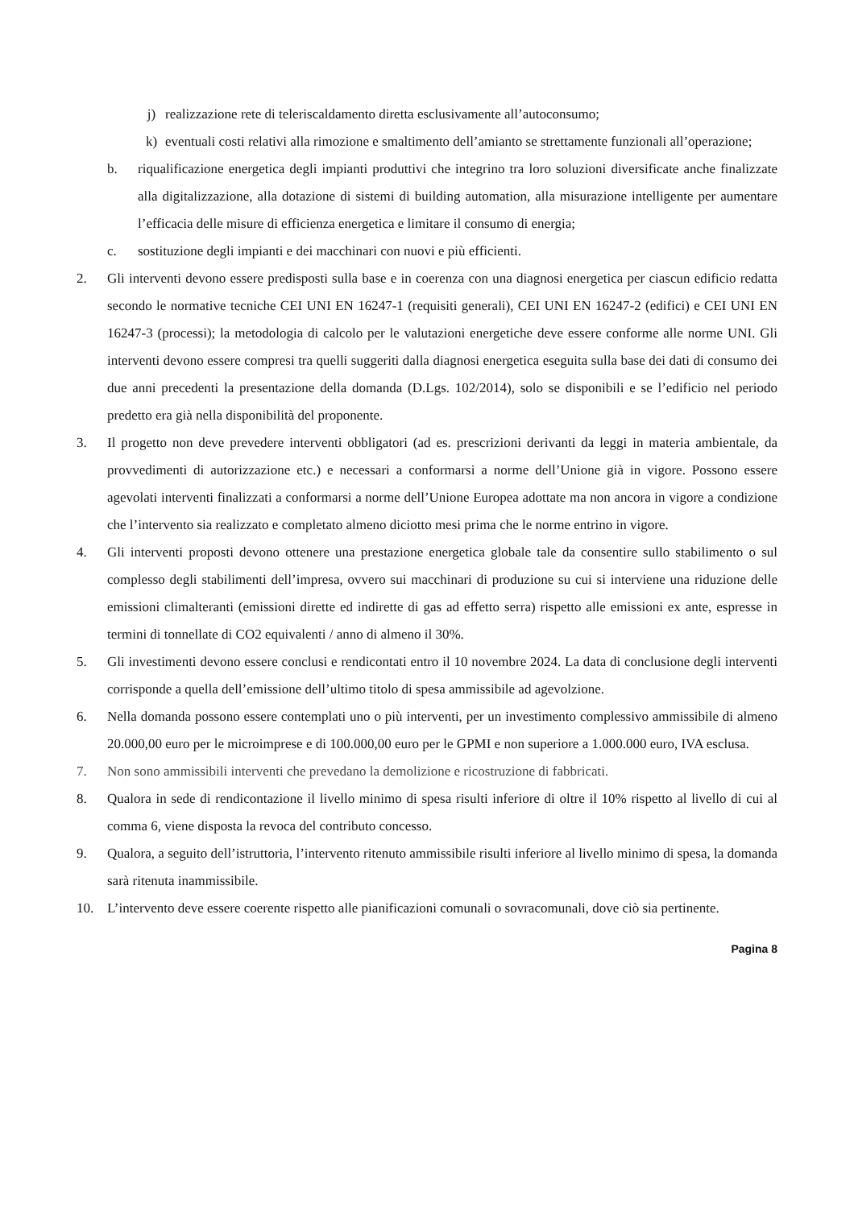j) realizzazione rete di teleriscaldamento diretta esclusivamente all’autoconsumo;
k) eventuali costi relativi alla rimozione e smaltimento dell’amianto se strettamente funzionali all’operazione;
b. riqualificazione energetica degli impianti produttivi che integrino tra loro soluzioni diversificate anche finalizzate alla digitalizzazione, alla dotazione di sistemi di building automation, alla misurazione intelligente per aumentare l’efficacia delle misure di efficienza energetica e limitare il consumo di energia;
c. sostituzione degli impianti e dei macchinari con nuovi e più efficienti.
2. Gli interventi devono essere predisposti sulla base e in coerenza con una diagnosi energetica per ciascun edificio redatta secondo le normative tecniche CEI UNI EN 16247-1 (requisiti generali), CEI UNI EN 16247-2 (edifici) e CEI UNI EN 16247-3 (processi); la metodologia di calcolo per le valutazioni energetiche deve essere conforme alle norme UNI. Gli interventi devono essere compresi tra quelli suggeriti dalla diagnosi energetica eseguita sulla base dei dati di consumo dei due anni precedenti la presentazione della domanda (D.Lgs. 102/2014), solo se disponibili e se l’edificio nel periodo predetto era già nella disponibilità del proponente.
3. Il progetto non deve prevedere interventi obbligatori (ad es. prescrizioni derivanti da leggi in materia ambientale, da provvedimenti di autorizzazione etc.) e necessari a conformarsi a norme dell’Unione già in vigore. Possono essere agevolati interventi finalizzati a conformarsi a norme dell’Unione Europea adottate ma non ancora in vigore a condizione che l’intervento sia realizzato e completato almeno diciotto mesi prima che le norme entrino in vigore.
4. Gli interventi proposti devono ottenere una prestazione energetica globale tale da consentire sullo stabilimento o sul complesso degli stabilimenti dell’impresa, ovvero sui macchinari di produzione su cui si interviene una riduzione delle emissioni climalteranti (emissioni dirette ed indirette di gas ad effetto serra) rispetto alle emissioni ex ante, espresse in termini di tonnellate di CO2 equivalenti / anno di almeno il 30%.
5. Gli investimenti devono essere conclusi e rendicontati entro il 10 novembre 2024. La data di conclusione degli interventi corrisponde a quella dell’emissione dell’ultimo titolo di spesa ammissibile ad agevolzione.
6. Nella domanda possono essere contemplati uno o più interventi, per un investimento complessivo ammissibile di almeno 20.000,00 euro per le microimprese e di 100.000,00 euro per le GPMI e non superiore a 1.000.000 euro, IVA esclusa.
7. Non sono ammissibili interventi che prevedano la demolizione e ricostruzione di fabbricati.
8. Qualora in sede di rendicontazione il livello minimo di spesa risulti inferiore di oltre il 10% rispetto al livello di cui al comma 6, viene disposta la revoca del contributo concesso.
9. Qualora, a seguito dell’istruttoria, l’intervento ritenuto ammissibile risulti inferiore al livello minimo di spesa, la domanda sarà ritenuta inammissibile.
10. L’intervento deve essere coerente rispetto alle pianificazioni comunali o sovracomunali, dove ciò sia pertinente.
Pagina 8